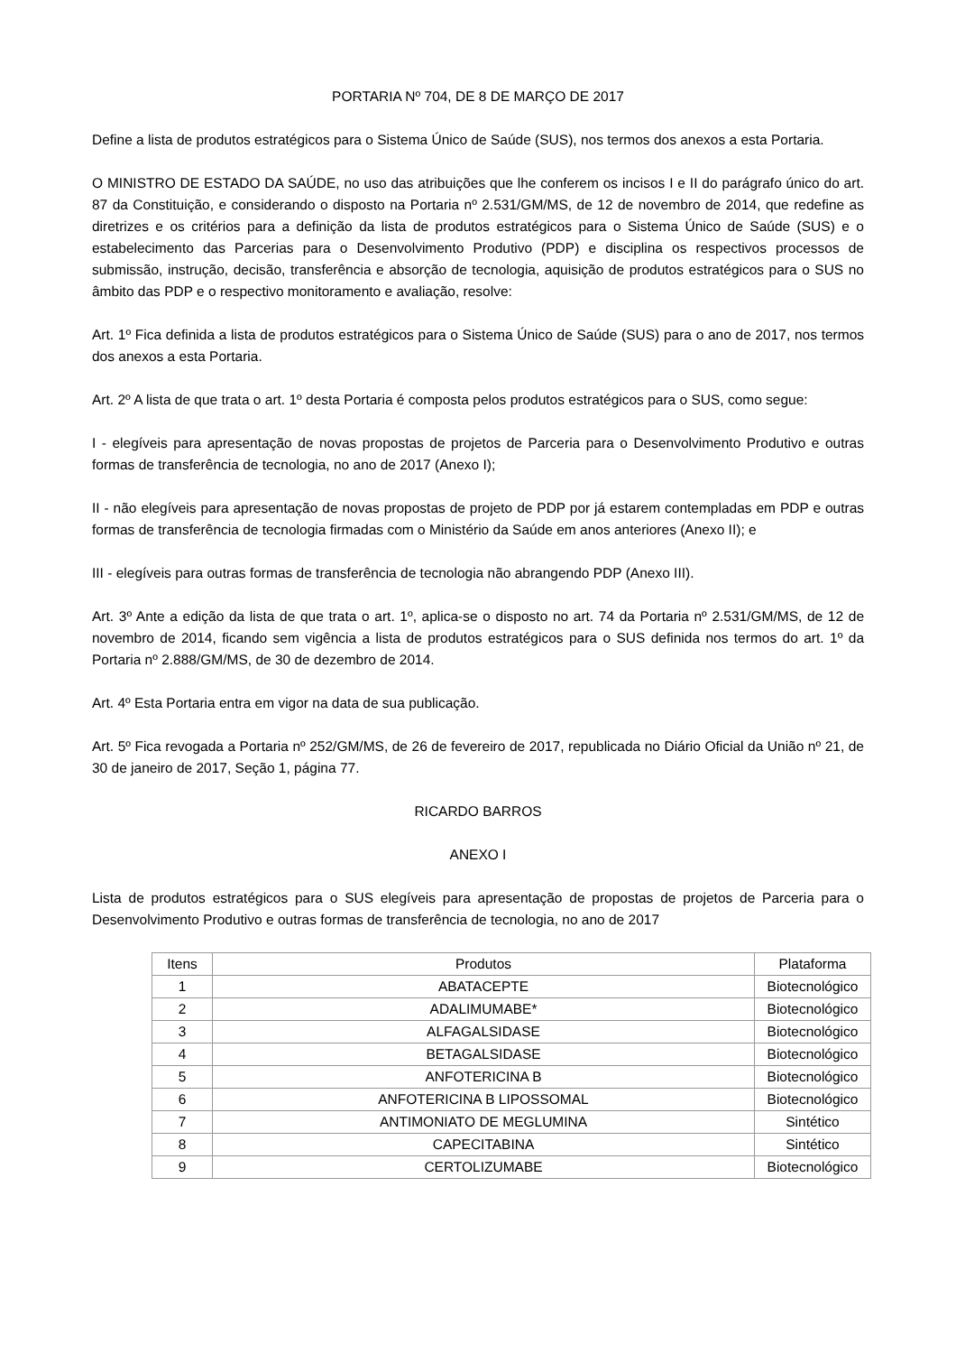PORTARIA Nº 704, DE 8 DE MARÇO DE 2017
Define a lista de produtos estratégicos para o Sistema Único de Saúde (SUS), nos termos dos anexos a esta Portaria.
O MINISTRO DE ESTADO DA SAÚDE, no uso das atribuições que lhe conferem os incisos I e II do parágrafo único do art. 87 da Constituição, e considerando o disposto na Portaria nº 2.531/GM/MS, de 12 de novembro de 2014, que redefine as diretrizes e os critérios para a definição da lista de produtos estratégicos para o Sistema Único de Saúde (SUS) e o estabelecimento das Parcerias para o Desenvolvimento Produtivo (PDP) e disciplina os respectivos processos de submissão, instrução, decisão, transferência e absorção de tecnologia, aquisição de produtos estratégicos para o SUS no âmbito das PDP e o respectivo monitoramento e avaliação, resolve:
Art. 1º Fica definida a lista de produtos estratégicos para o Sistema Único de Saúde (SUS) para o ano de 2017, nos termos dos anexos a esta Portaria.
Art. 2º A lista de que trata o art. 1º desta Portaria é composta pelos produtos estratégicos para o SUS, como segue:
I - elegíveis para apresentação de novas propostas de projetos de Parceria para o Desenvolvimento Produtivo e outras formas de transferência de tecnologia, no ano de 2017 (Anexo I);
II - não elegíveis para apresentação de novas propostas de projeto de PDP por já estarem contempladas em PDP e outras formas de transferência de tecnologia firmadas com o Ministério da Saúde em anos anteriores (Anexo II); e
III - elegíveis para outras formas de transferência de tecnologia não abrangendo PDP (Anexo III).
Art. 3º Ante a edição da lista de que trata o art. 1º, aplica-se o disposto no art. 74 da Portaria nº 2.531/GM/MS, de 12 de novembro de 2014, ficando sem vigência a lista de produtos estratégicos para o SUS definida nos termos do art. 1º da Portaria nº 2.888/GM/MS, de 30 de dezembro de 2014.
Art. 4º Esta Portaria entra em vigor na data de sua publicação.
Art. 5º Fica revogada a Portaria nº 252/GM/MS, de 26 de fevereiro de 2017, republicada no Diário Oficial da União nº 21, de 30 de janeiro de 2017, Seção 1, página 77.
RICARDO BARROS
ANEXO I
Lista de produtos estratégicos para o SUS elegíveis para apresentação de propostas de projetos de Parceria para o Desenvolvimento Produtivo e outras formas de transferência de tecnologia, no ano de 2017
| Itens | Produtos | Plataforma |
| --- | --- | --- |
| 1 | ABATACEPTE | Biotecnológico |
| 2 | ADALIMUMABE* | Biotecnológico |
| 3 | ALFAGALSIDASE | Biotecnológico |
| 4 | BETAGALSIDASE | Biotecnológico |
| 5 | ANFOTERICINA B | Biotecnológico |
| 6 | ANFOTERICINA B LIPOSSOMAL | Biotecnológico |
| 7 | ANTIMONIATO DE MEGLUMINA | Sintético |
| 8 | CAPECITABINA | Sintético |
| 9 | CERTOLIZUMABE | Biotecnológico |